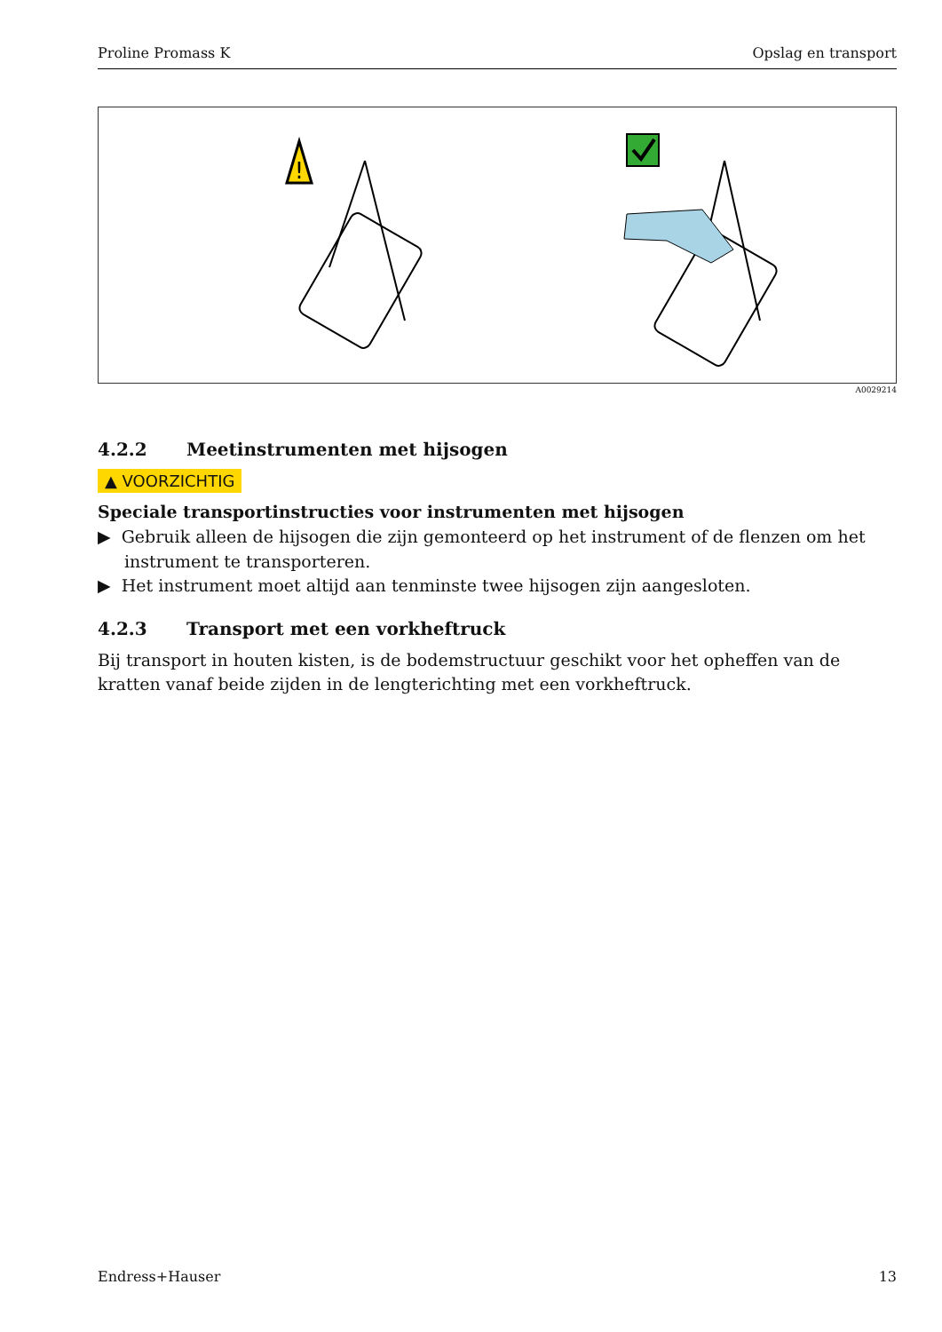Proline Promass K Opslag en transport
!
A0029214
4.2.2 Meetinstrumenten met hijsogen
▲ VOORZICHTIG
Speciale transportinstructies voor instrumenten met hijsogen
▶ Gebruik alleen de hijsogen die zijn gemonteerd op het instrument of de flenzen om het instrument te transporteren.
▶ Het instrument moet altijd aan tenminste twee hijsogen zijn aangesloten.
4.2.3 Transport met een vorkheftruck
Bij transport in houten kisten, is de bodemstructuur geschikt voor het opheffen van de kratten vanaf beide zijden in de lengterichting met een vorkheftruck.
Endress+Hauser 13